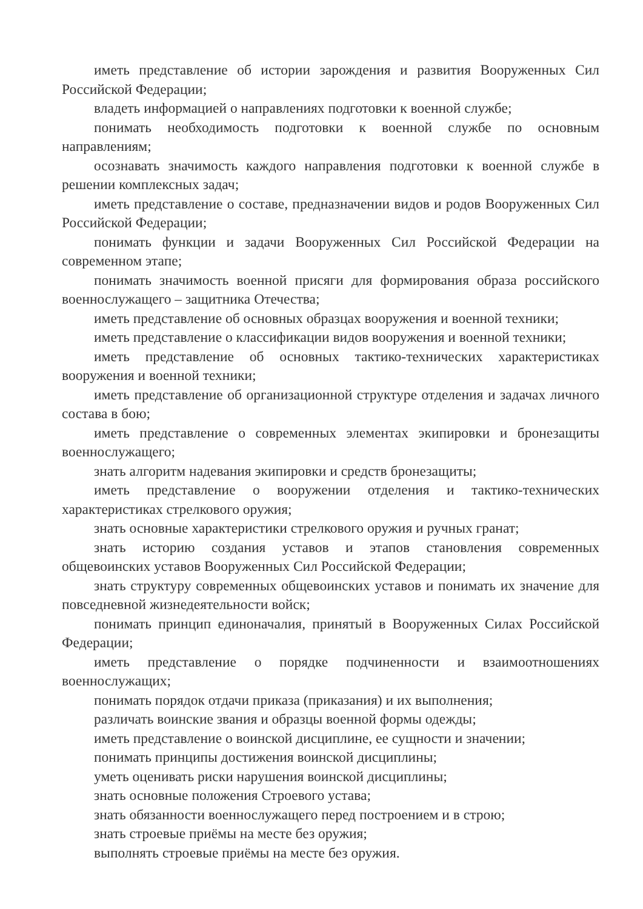иметь представление об истории зарождения и развития Вооруженных Сил Российской Федерации;
владеть информацией о направлениях подготовки к военной службе;
понимать необходимость подготовки к военной службе по основным направлениям;
осознавать значимость каждого направления подготовки к военной службе в решении комплексных задач;
иметь представление о составе, предназначении видов и родов Вооруженных Сил Российской Федерации;
понимать функции и задачи Вооруженных Сил Российской Федерации на современном этапе;
понимать значимость военной присяги для формирования образа российского военнослужащего – защитника Отечества;
иметь представление об основных образцах вооружения и военной техники;
иметь представление о классификации видов вооружения и военной техники;
иметь представление об основных тактико-технических характеристиках вооружения и военной техники;
иметь представление об организационной структуре отделения и задачах личного состава в бою;
иметь представление о современных элементах экипировки и бронезащиты военнослужащего;
знать алгоритм надевания экипировки и средств бронезащиты;
иметь представление о вооружении отделения и тактико-технических характеристиках стрелкового оружия;
знать основные характеристики стрелкового оружия и ручных гранат;
знать историю создания уставов и этапов становления современных общевоинских уставов Вооруженных Сил Российской Федерации;
знать структуру современных общевоинских уставов и понимать их значение для повседневной жизнедеятельности войск;
понимать принцип единоначалия, принятый в Вооруженных Силах Российской Федерации;
иметь представление о порядке подчиненности и взаимоотношениях военнослужащих;
понимать порядок отдачи приказа (приказания) и их выполнения;
различать воинские звания и образцы военной формы одежды;
иметь представление о воинской дисциплине, ее сущности и значении;
понимать принципы достижения воинской дисциплины;
уметь оценивать риски нарушения воинской дисциплины;
знать основные положения Строевого устава;
знать обязанности военнослужащего перед построением и в строю;
знать строевые приёмы на месте без оружия;
выполнять строевые приёмы на месте без оружия.